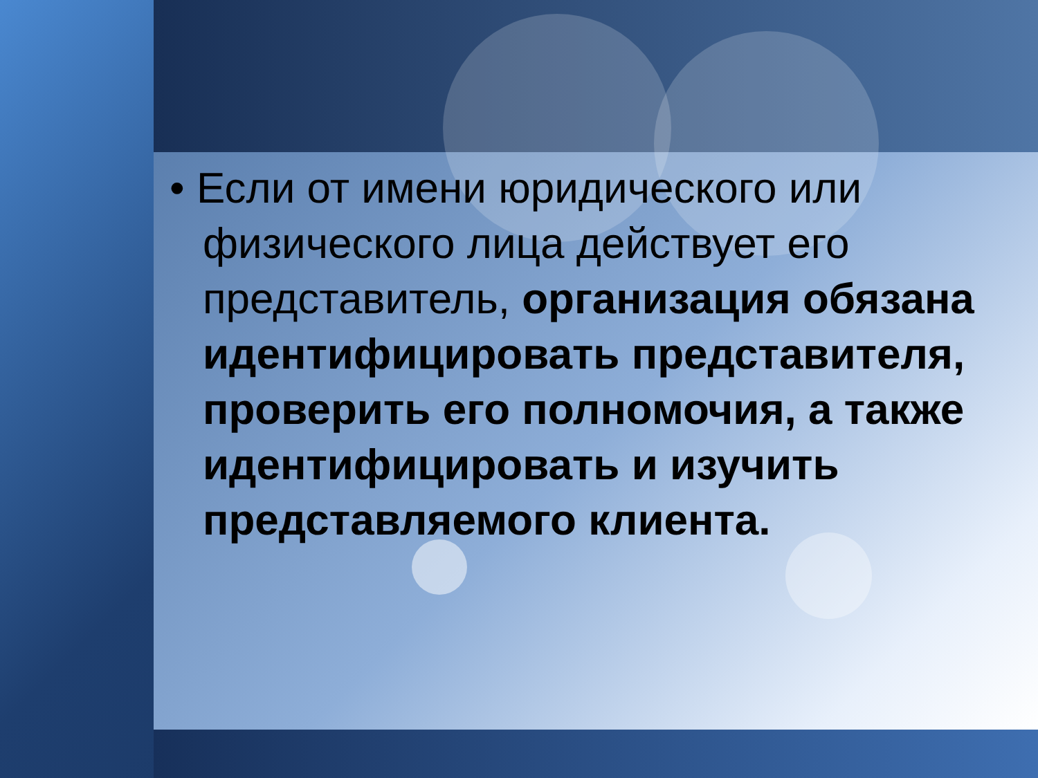• Если от имени юридического или физического лица действует его представитель, организация обязана идентифицировать представителя, проверить его полномочия, а также идентифицировать и изучить представляемого клиента.